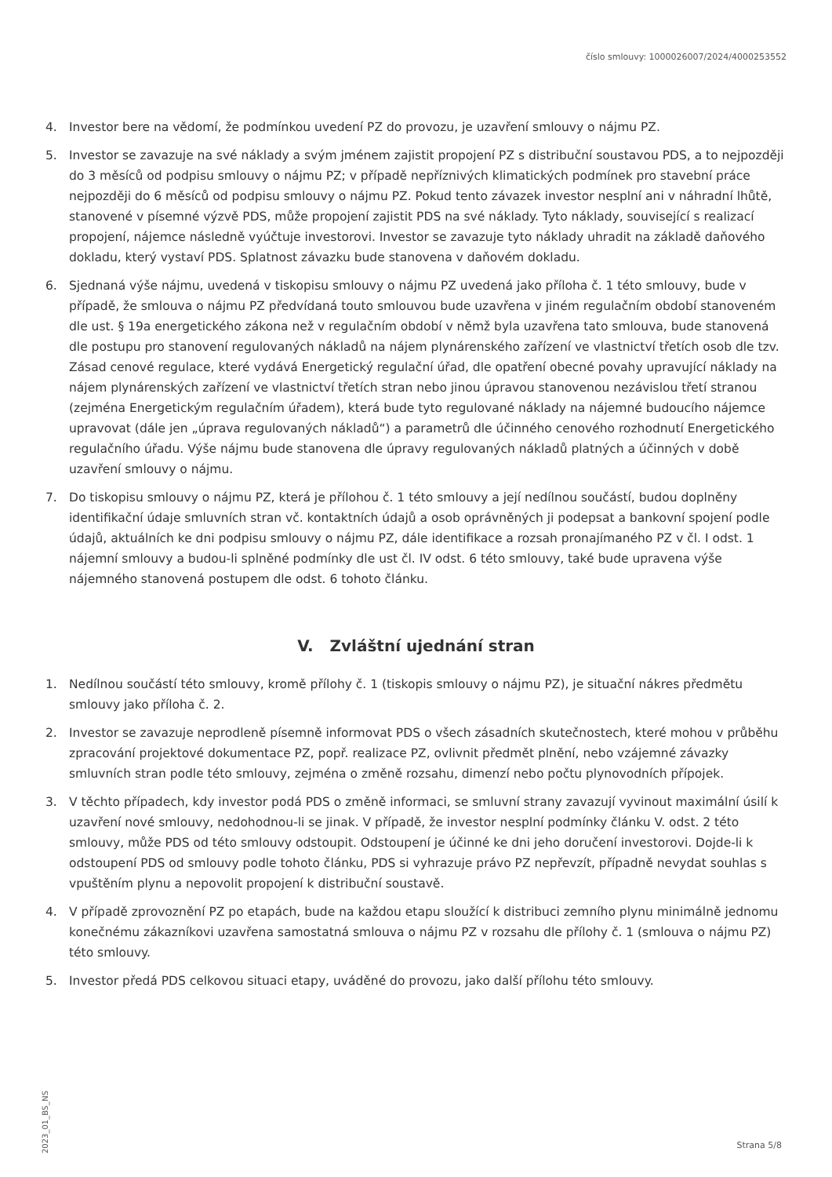číslo smlouvy: 1000026007/2024/4000253552
4. Investor bere na vědomí, že podmínkou uvedení PZ do provozu, je uzavření smlouvy o nájmu PZ.
5. Investor se zavazuje na své náklady a svým jménem zajistit propojení PZ s distribuční soustavou PDS, a to nejpozději do 3 měsíců od podpisu smlouvy o nájmu PZ; v případě nepříznivých klimatických podmínek pro stavební práce nejpozději do 6 měsíců od podpisu smlouvy o nájmu PZ. Pokud tento závazek investor nesplní ani v náhradní lhůtě, stanovené v písemné výzvě PDS, může propojení zajistit PDS na své náklady. Tyto náklady, související s realizací propojení, nájemce následně vyúčtuje investorovi. Investor se zavazuje tyto náklady uhradit na základě daňového dokladu, který vystaví PDS. Splatnost závazku bude stanovena v daňovém dokladu.
6. Sjednaná výše nájmu, uvedená v tiskopisu smlouvy o nájmu PZ uvedená jako příloha č. 1 této smlouvy, bude v případě, že smlouva o nájmu PZ předvídaná touto smlouvou bude uzavřena v jiném regulačním období stanoveném dle ust. § 19a energetického zákona než v regulačním období v němž byla uzavřena tato smlouva, bude stanovená dle postupu pro stanovení regulovaných nákladů na nájem plynárenského zařízení ve vlastnictví třetích osob dle tzv. Zásad cenové regulace, které vydává Energetický regulační úřad, dle opatření obecné povahy upravující náklady na nájem plynárenských zařízení ve vlastnictví třetích stran nebo jinou úpravou stanovenou nezávislou třetí stranou (zejména Energetickým regulačním úřadem), která bude tyto regulované náklady na nájemné budoucího nájemce upravovat (dále jen „úprava regulovaných nákladů“) a parametrů dle účinného cenového rozhodnutí Energetického regulačního úřadu. Výše nájmu bude stanovena dle úpravy regulovaných nákladů platných a účinných v době uzavření smlouvy o nájmu.
7. Do tiskopisu smlouvy o nájmu PZ, která je přílohou č. 1 této smlouvy a její nedílnou součástí, budou doplněny identifikační údaje smluvních stran vč. kontaktních údajů a osob oprávněných ji podepsat a bankovní spojení podle údajů, aktuálních ke dni podpisu smlouvy o nájmu PZ, dále identifikace a rozsah pronajímaného PZ v čl. I odst. 1 nájemní smlouvy a budou-li splněné podmínky dle ust čl. IV odst. 6 této smlouvy, také bude upravena výše nájemného stanovená postupem dle odst. 6 tohoto článku.
V. Zvláštní ujednání stran
1. Nedílnou součástí této smlouvy, kromě přílohy č. 1 (tiskopis smlouvy o nájmu PZ), je situační nákres předmětu smlouvy jako příloha č. 2.
2. Investor se zavazuje neprodleně písemně informovat PDS o všech zásadních skutečnostech, které mohou v průběhu zpracování projektové dokumentace PZ, popř. realizace PZ, ovlivnit předmět plnění, nebo vzájemné závazky smluvních stran podle této smlouvy, zejména o změně rozsahu, dimenzí nebo počtu plynovodních přípojek.
3. V těchto případech, kdy investor podá PDS o změně informaci, se smluvní strany zavazují vyvinout maximální úsilí k uzavření nové smlouvy, nedohodnou-li se jinak. V případě, že investor nesplní podmínky článku V. odst. 2 této smlouvy, může PDS od této smlouvy odstoupit. Odstoupení je účinné ke dni jeho doručení investorovi. Dojde-li k odstoupení PDS od smlouvy podle tohoto článku, PDS si vyhrazuje právo PZ nepřevzít, případně nevydat souhlas s vpuštěním plynu a nepovolit propojení k distribuční soustavě.
4. V případě zprovoznění PZ po etapách, bude na každou etapu sloužící k distribuci zemního plynu minimálně jednomu konečnému zákazníkovi uzavřena samostatná smlouva o nájmu PZ v rozsahu dle přílohy č. 1 (smlouva o nájmu PZ) této smlouvy.
5. Investor předá PDS celkovou situaci etapy, uváděné do provozu, jako další přílohu této smlouvy.
2023_01_BS_NS
Strana 5/8